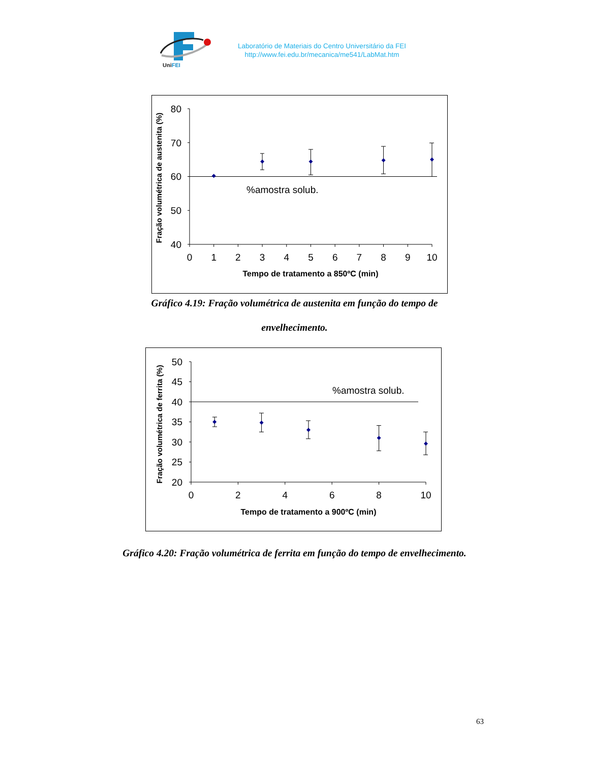UniFEI
Laboratório de Materiais do Centro Universitário da FEI
http://www.fei.edu.br/mecanica/me541/LabMat.htm
80
70
60
50
40
0
1
2
3
4
5
6
7
8
9
10
%amostra solub.
Tempo de tratamento a 850ºC (min)
Fração volumétrica de austenita (%)
Gráfico 4.19: Fração volumétrica de austenita em função do tempo de
envelhecimento.
50
45
40
35
30
25
20
0
2
4
6
8
10
%amostra solub.
Tempo de tratamento a 900ºC (min)
Fração volumétrica de ferrita (%)
Gráfico 4.20: Fração volumétrica de ferrita em função do tempo de envelhecimento.
63